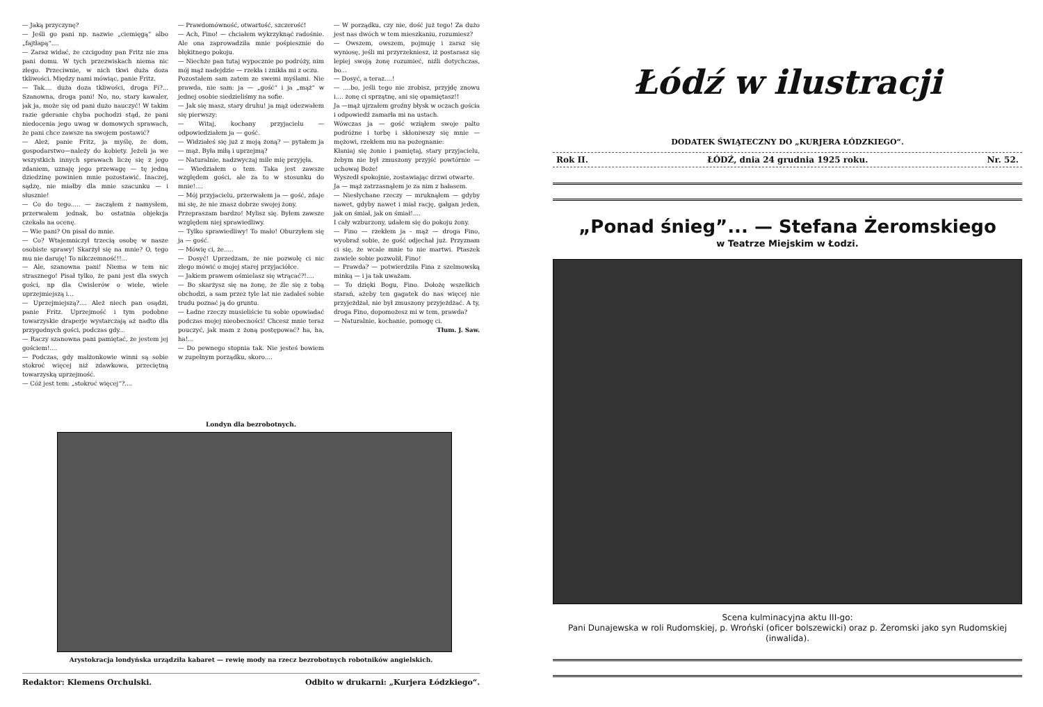— Jaką przyczynę?
— Jeśli go pani np. nazwie „ciemięgą“ albo „fajtłapą“....
— Zaraz widać, że czcigodny pan Fritz nie zna pani domu. W tych przezwiskach niema nic złego. Przeciwnie, w nich tkwi duża doza tkliwości. Między nami mówiąc, panie Fritz.
— Tak.... duża doza tkliwości, droga Fi?... Szanowna, droga pani! No, no, stary kawaler, jak ja, może się od pani dużo nauczyć! W takim razie gderanie chyba pochodzi stąd, że pani niedocenia jego uwag w domowych sprawach, że pani chce zawsze na swojem postawić?
— Ależ, panie Fritz, ja myślę, że dom, gospodarstwo—należy do kobiety. Jeżeli ja we wszystkich innych sprawach liczę się z jego zdaniem, uznaję jego przewagę — tę jedną dziedzinę powinien mnie pozostawić. Inaczej, sądzę, nie miałby dla mnie szacunku — i słusznie!
— Co do tego..... — zacząłem z namysłem, przerwałem jednak, bo ostatnia objekcja czekała na ocenę.
— Wie pani? On pisał do mnie.
— Co? Wtajemniczył trzecią osobę w nasze osobiste sprawy! Skarżył się na mnie? O, tego mu nie daruję! To nikczemność!!...
— Ale, szanowna pani! Niema w tem nic strasznego! Pisał tylko, że pani jest dla swych gości, np dla Cwislerów o wiele, wiele uprzejmiejszą i...
— Uprzejmiejszą?.... Ależ niech pan osądzi, panie Fritz. Uprzejmość i tym podobne towarzyskie draperje wystarczają aż nadto dla przygodnych gości, podczas gdy...
— Raczy szanowna pani pamiętać, że jestem jej gościem!....
— Podczas, gdy małżonkowie winni są sobie stokroć więcej niż zdawkowa, przeciętną towarzyską uprzejmość.
— Cóż jest tem: „stokroć więcej“?....
— Prawdomówność, otwartość, szczerość!
— Ach, Fino! — chciałem wykrzyknąć radośnie. Ale ona zaprowadziła mnie pośpiesznie do błękitnego pokoju.
— Niechże pan tutaj wypocznie po podróży, nim mój mąż nadejdzie — rzekła i znikła mi z oczu.
Pozostałem sam zatem ze swemi myślami. Nie prawda, nie sam: ja — „gość“ i ja „mąż“ w jednej osobie siedzieliśmy na sofie.
— Jak się masz, stary druhu! ja mąż odezwałem się pierwszy:
— Witaj, kochany przyjacielu — odpowiedziałem ja — gość.
— Widziałeś się już z moją żoną? — pytałem ja — mąż. Była miłą i uprzejmą?
— Naturalnie, nadzwyczaj mile mię przyjęła.
— Wiedziałem o tem. Taka jest zawsze względem gości, ale za to w stosunku do mnie!....
— Mój przyjacielu, przerwałem ja — gość, zdaje mi się, że nie znasz dobrze swojej żony.
Przepraszam bardzo! Mylisz się. Byłem zawsze względem niej sprawiedliwy.
— Tylko sprawiedliwy! To mało! Oburzyłem się ja — gość.
— Mówię ci, że.....
— Dosyć! Uprzedzam, że nie pozwolę ci nic złego mówić o mojej starej przyjaciółce.
— Jakiem prawem ośmielasz się wtrącać?!....
— Bo skarżysz się na żonę, że źle się z tobą obchodzi, a sam przez tyle lat nie zadałeś sobie trudu poznać ją do gruntu.
— Ładne rzeczy musieliście tu sobie opowiadać podczas mojej nieobecności! Chcesz mnie teraz pouczyć, jak mam z żoną postępować? ha, ha, ha!...
— Do pewnego stopnia tak. Nie jesteś bowiem w zupełnym porządku, skoro....
— W porządku, czy nie, dość już tego! Za dużo jest nas dwóch w tem mieszkaniu, rozumiesz?
— Owszem, owszem, pojmuję i zaraz się wyniosę, jeśli mi przyrzekniesz, iż postarasz się lepiej swoją żonę rozumieć, niźli dotychczas, bo...
— Dosyć, a teraz....!
— ....bo, jeśli tego nie zrobisz, przyjdę znowu i.... żonę ci sprzątnę, ani się opamiętasz!!
Ja —mąż ujrzałem groźny błysk w oczach gościa i odpowiedź zamarła mi na ustach.
Wówczas ja — gość wziąłem swoje palto podróżne i torbę i skłoniwszy się mnie — mężowi, rzekłem mu na pożegnanie:
Kłaniaj się żonie i pamiętaj, stary przyjacielu, żebym nie był zmuszony przyjść powtórnie — uchowaj Boże!
Wyszedł spokojnie, zostawiając drzwi otwarte.
Ja — mąż zatrzasnąłem je za nim z hałasem.
— Niesłychane rzeczy — mruknąłem — gdyby nawet, gdyby nawet i miał rację, gałgan jeden, jak on śmiał, jak on śmiał!....
I cały wzburzony, udałem się do pokoju żony.
— Fino — rzekłem ja - mąż — droga Fino, wyobraź sobie, że gość odjechał już. Przyznam ci się, że wcale mnie to nie martwi. Ptaszek zawiele sobie pozwolił, Fino!
— Prawda? — potwierdziła Fina z szelmowską minką — i ja tak uważam.
— To dzięki Bogu, Fino. Dołożę wszelkich starań, ażeby ten gagatek do nas więcej nie przyjeżdżał, nie był zmuszony przyjeżdżać. A ty, droga Fino, dopomożesz mi w tem, prawda?
— Naturalnie, kochanie, pomogę ci.
Tłum. J. Saw.
Londyn dla bezrobotnych.
Arystokracja londyńska urządziła kabaret — rewię mody na rzecz bezrobotnych robotników angielskich.
Redaktor: Klemens Orchulski. Odbito w drukarni: „Kurjera Łódzkiego“.
Łódź w ilustracji
DODATEK ŚWIĄTECZNY DO „KURJERA ŁÓDZKIEGO“.
Rok II. ŁÓDŹ, dnia 24 grudnia 1925 roku. Nr. 52.
„Ponad śnieg”... — Stefana Żeromskiego
w Teatrze Miejskim w Łodzi.
Scena kulminacyjna aktu III-go:
Pani Dunajewska w roli Rudomskiej, p. Wroński (oficer bolszewicki) oraz p. Żeromski jako syn Rudomskiej (inwalida).